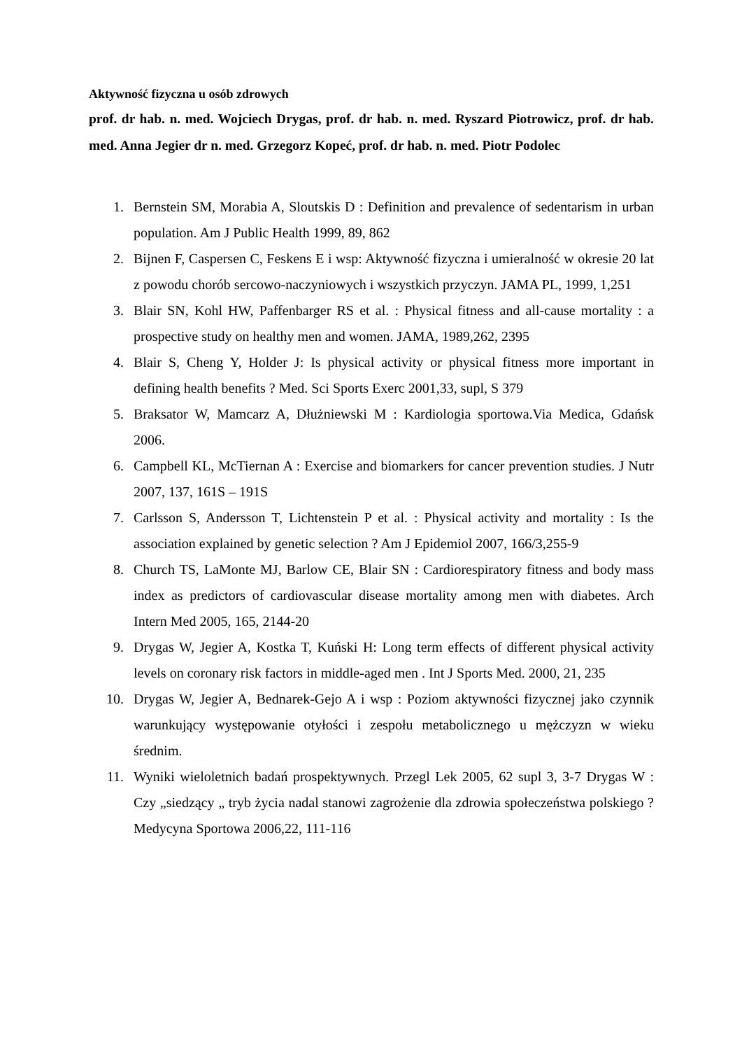Aktywność fizyczna u osób zdrowych
prof. dr hab. n. med. Wojciech Drygas, prof. dr hab. n. med. Ryszard Piotrowicz, prof. dr hab. med. Anna Jegier dr n. med. Grzegorz Kopeć, prof. dr hab. n. med. Piotr Podolec
1. Bernstein SM, Morabia A, Sloutskis D : Definition and prevalence of sedentarism in urban population. Am J Public Health 1999, 89, 862
2. Bijnen F, Caspersen C, Feskens E i wsp: Aktywność fizyczna i umieralność w okresie 20 lat z powodu chorób sercowo-naczyniowych i wszystkich przyczyn. JAMA PL, 1999, 1,251
3. Blair SN, Kohl HW, Paffenbarger RS et al. : Physical fitness and all-cause mortality : a prospective study on healthy men and women. JAMA, 1989,262, 2395
4. Blair S, Cheng Y, Holder J: Is physical activity or physical fitness more important in defining health benefits ? Med. Sci Sports Exerc 2001,33, supl, S 379
5. Braksator W, Mamcarz A, Dłużniewski M : Kardiologia sportowa.Via Medica, Gdańsk 2006.
6. Campbell KL, McTiernan A : Exercise and biomarkers for cancer prevention studies. J Nutr 2007, 137, 161S – 191S
7. Carlsson S, Andersson T, Lichtenstein P et al. : Physical activity and mortality : Is the association explained by genetic selection ? Am J Epidemiol 2007, 166/3,255-9
8. Church TS, LaMonte MJ, Barlow CE, Blair SN : Cardiorespiratory fitness and body mass index as predictors of cardiovascular disease mortality among men with diabetes. Arch Intern Med 2005, 165, 2144-20
9. Drygas W, Jegier A, Kostka T, Kuński H: Long term effects of different physical activity levels on coronary risk factors in middle-aged men . Int J Sports Med. 2000, 21, 235
10. Drygas W, Jegier A, Bednarek-Gejo A i wsp : Poziom aktywności fizycznej jako czynnik warunkujący występowanie otyłości i zespołu metabolicznego u mężczyzn w wieku średnim.
11. Wyniki wieloletnich badań prospektywnych. Przegl Lek 2005, 62 supl 3, 3-7 Drygas W : Czy „siedzący „ tryb życia nadal stanowi zagrożenie dla zdrowia społeczeństwa polskiego ? Medycyna Sportowa 2006,22, 111-116